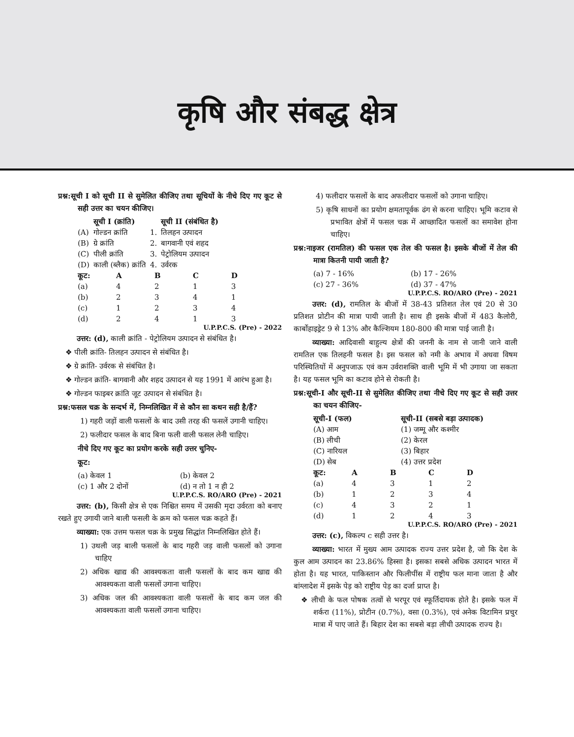कृषि और संबद्ध क्षेत्र
प्रश्न:सूची I को सूची II से सुमेलित कीजिए तथा सूचियों के नीचे दिए गए कूट से सही उत्तर का चयन कीजिए।
| | सूची I (क्रांति) | | सूची II (संबंधित है) |
| --- | --- | --- | --- |
| (A) | गोल्डन क्रांति | 1. | तिलहन उत्पादन |
| (B) | ग्रे क्रांति | 2. | बागवानी एवं शहद |
| (C) | पीली क्रांति | 3. | पेट्रोलियम उत्पादन |
| (D) | काली (ब्लैक) क्रांति | 4. | उर्वरक |
| कूट: | A | B | C | D |
| --- | --- | --- | --- | --- |
| (a) | 4 | 2 | 1 | 3 |
| (b) | 2 | 3 | 4 | 1 |
| (c) | 1 | 2 | 3 | 4 |
| (d) | 2 | 4 | 1 | 3 |
U.P.P.C.S. (Pre) - 2022
उत्तर: (d), काली क्रांति - पेट्रोलियम उत्पादन से संबंधित है।
❖ पीली क्रांति- तिलहन उत्पादन से संबंधित है।
❖ ग्रे क्रांति- उर्वरक से संबंधित है।
❖ गोल्डन क्रांति- बागवानी और शहद उत्पादन से यह 1991 में आरंभ हुआ है।
❖ गोल्डन फाइबर क्रांति जूट उत्पादन से संबंधित है।
प्रश्न:फसल चक्र के सन्दर्भ में, निम्नलिखित में से कौन सा कथन सही है/हैं?
1) गहरी जड़ों वाली फसलों के बाद उसी तरह की फसलें उगानी चाहिए।
2) फलीदार फसल के बाद बिना फली वाली फसल लेनी चाहिए।
नीचे दिए गए कूट का प्रयोग करके सही उत्तर चुनिए-
कूट:
| (a) केवल 1 | (b) केवल 2 |
| (c) 1 और 2 दोनों | (d) न तो 1 न ही 2 |
U.P.P.C.S. RO/ARO (Pre) - 2021
उत्तर: (b), किसी क्षेत्र से एक निश्चित समय में उसकी मृदा उर्वरता को बनाए रखते हुए उगायी जाने बाली फसली के क्रम को फसल चक्र कहते हैं।
व्याख्या: एक उत्तम फसल चक्र के प्रमुख सिद्धांत निम्नलिखित होते हैं।
1) उथली जड़ बाली फसलों के बाद गहरी जड़ वाली फसलों को उगाना चाहिए
2) अधिक खाद्य की आवश्यकता वाली फसलों के बाद कम खाद्य की आवश्यकता वाली फसलों उगाना चाहिए।
3) अधिक जल की आवश्यकता वाली फसलों के बाद कम जल की आवश्यकता वाली फसलों उगाना चाहिए।
4) फलीदार फसलों के बाद अफलीदार फसलों को उगाना चाहिए।
5) कृषि साधनों का प्रयोग क्षमतापूर्वक ढंग से करना चाहिए। भूमि कटाव से प्रभावित क्षेत्रों में फसल चक्र में आच्छादित फसलों का समावेश होना चाहिए।
प्रश्न:नाइजर (रामतिल) की फसल एक तेल की फसल है। इसके बीजों में तेल की मात्रा कितनी पायी जाती है?
| (a) 7 - 16% | (b) 17 - 26% |
| (c) 27 - 36% | (d) 37 - 47% |
U.P.P.C.S. RO/ARO (Pre) - 2021
उत्तर: (d), रामतिल के बीजों में 38-43 प्रतिशत तेल एवं 20 से 30 प्रतिशत प्रोटीन की मात्रा पायी जाती है। साथ ही इसके बीजों में 483 कैलोरी, कार्बोहाइड्रेट 9 से 13% और कैल्शियम 180-800 की मात्रा पाई जाती है।
व्याख्या: आदिवासी बाहुल्य क्षेत्रों की जननी के नाम से जानी जाने वाली रामतिल एक तिलहनी फसल है। इस फसल को नमी के अभाव में अथवा विषम परिस्थितियों में अनुपजाऊ एवं कम उर्वराशक्ति वाली भूमि में भी उगाया जा सकता है। यह फसल भूमि का कटाव होने से रोकती है।
प्रश्न:सूची-I और सूची-II से सुमेलित कीजिए तथा नीचे दिए गए कूट से सही उत्तर का चयन कीजिए-
| सूची-I (फल) | सूची-II (सबसे बड़ा उत्पादक) |
| --- | --- |
| (A) आम | (1) जम्मू और कश्मीर |
| (B) लीची | (2) केरल |
| (C) नारियल | (3) बिहार |
| (D) सेब | (4) उत्तर प्रदेश |
| कूट: | A | B | C | D |
| --- | --- | --- | --- | --- |
| (a) | 4 | 3 | 1 | 2 |
| (b) | 1 | 2 | 3 | 4 |
| (c) | 4 | 3 | 2 | 1 |
| (d) | 1 | 2 | 4 | 3 |
U.P.P.C.S. RO/ARO (Pre) - 2021
उत्तर: (c), विकल्प c सही उत्तर है।
व्याख्या: भारत में मुख्य आम उत्पादक राज्य उत्तर प्रदेश है, जो कि देश के कुल आम उत्पादन का 23.86% हिस्सा है। इसका सबसे अधिक उत्पादन भारत में होता है। यह भारत, पाकिस्तान और फिलीपींस में राष्ट्रीय फल माना जाता है और बांग्लादेश में इसके पेड़ को राष्ट्रीय पेड़ का दर्जा प्राप्त है।
❖ लीची के फल पोषक तत्वों से भरपूर एवं स्फूर्तिदायक होते है। इसके फल में शर्करा (11%), प्रोटीन (0.7%), वसा (0.3%), एवं अनेक विटामिन प्रचुर मात्रा में पाए जाते हैं। बिहार देश का सबसे बड़ा लीची उत्पादक राज्य है।